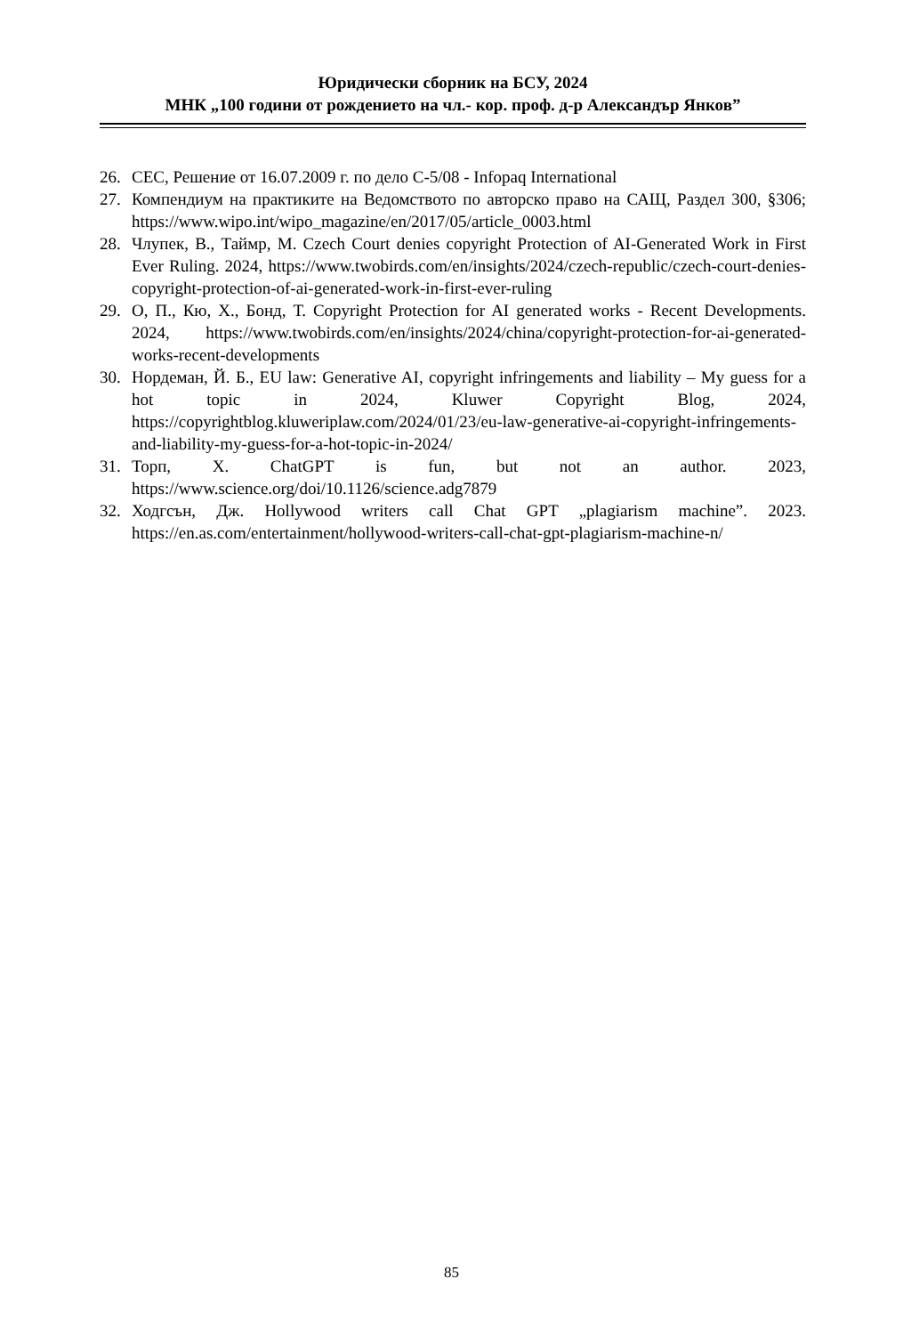Юридически сборник на БСУ, 2024
МНК „100 години от рождението на чл.- кор. проф. д-р Александър Янков”
26. CEC, Решение от 16.07.2009 г. по дело C-5/08 - Infopaq International
27. Компендиум на практиките на Ведомството по авторско право на САЩ, Раздел 300, §306; https://www.wipo.int/wipo_magazine/en/2017/05/article_0003.html
28. Члупек, В., Таймр, М. Czech Court denies copyright Protection of AI-Generated Work in First Ever Ruling. 2024, https://www.twobirds.com/en/insights/2024/czech-republic/czech-court-denies-copyright-protection-of-ai-generated-work-in-first-ever-ruling
29. О, П., Кю, Х., Бонд, Т. Copyright Protection for AI generated works - Recent Developments. 2024, https://www.twobirds.com/en/insights/2024/china/copyright-protection-for-ai-generated-works-recent-developments
30. Нордеман, Й. Б., EU law: Generative AI, copyright infringements and liability – My guess for a hot topic in 2024, Kluwer Copyright Blog, 2024, https://copyrightblog.kluweriplaw.com/2024/01/23/eu-law-generative-ai-copyright-infringements-and-liability-my-guess-for-a-hot-topic-in-2024/
31. Торп, Х. ChatGPT is fun, but not an author. 2023, https://www.science.org/doi/10.1126/science.adg7879
32. Ходгсън, Дж. Hollywood writers call Chat GPT „plagiarism machine”. 2023. https://en.as.com/entertainment/hollywood-writers-call-chat-gpt-plagiarism-machine-n/
85